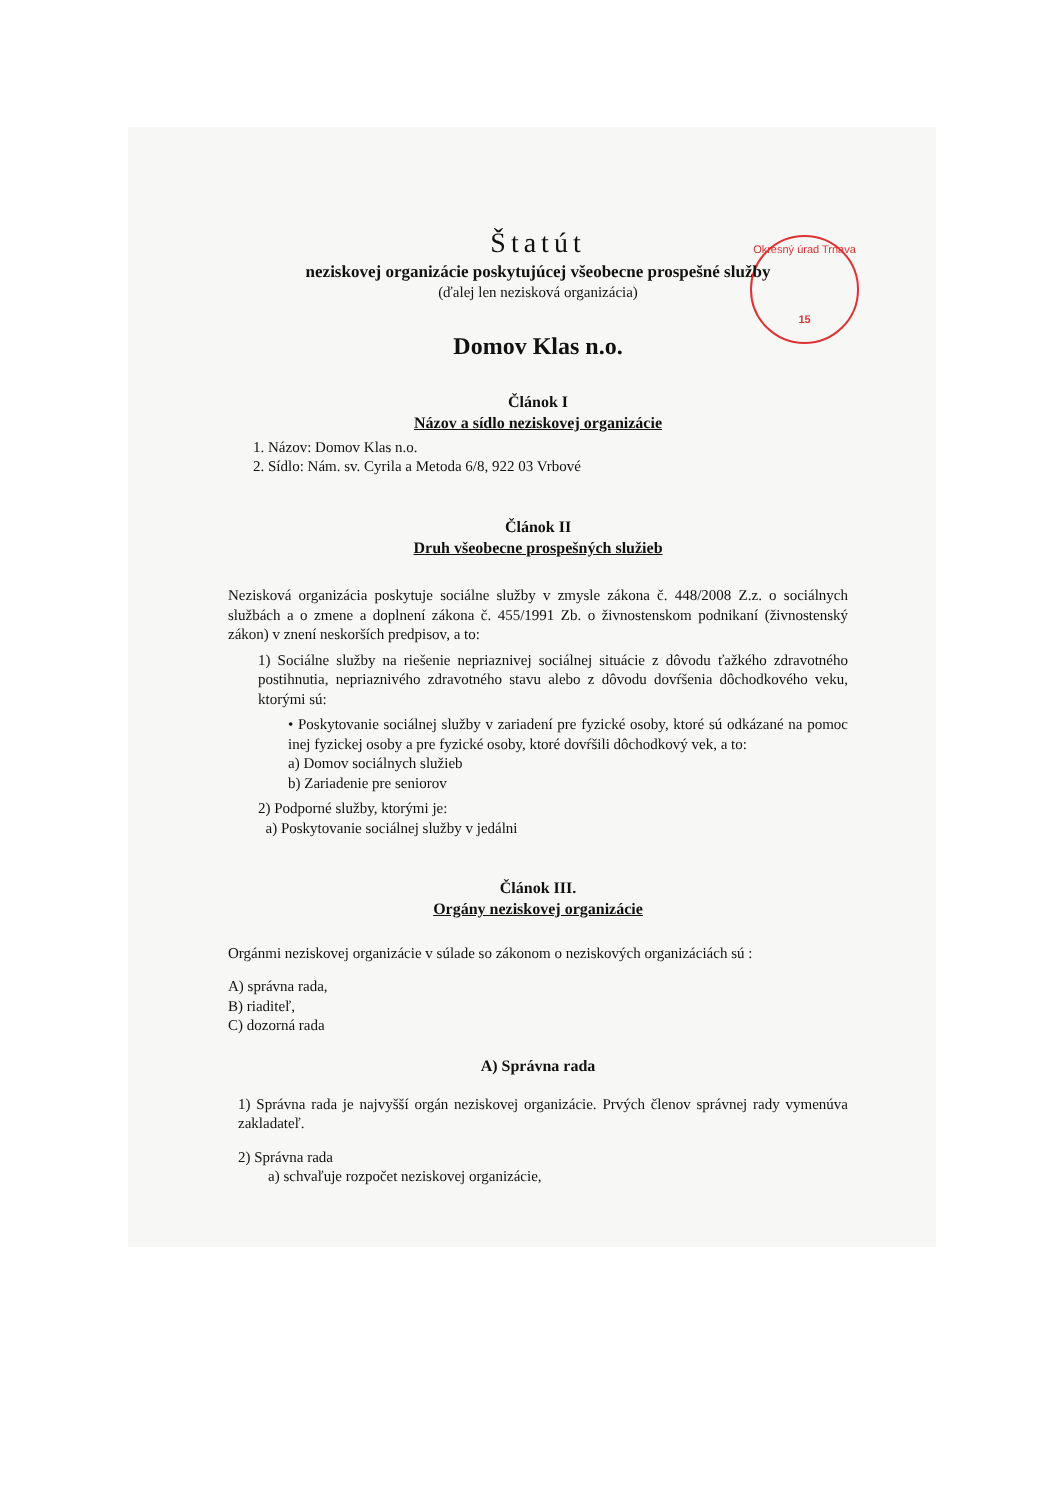Okresný úrad Trnava
15
Štatút
neziskovej organizácie poskytujúcej všeobecne prospešné služby
(ďalej len nezisková organizácia)
Domov Klas n.o.
Článok I
Názov a sídlo neziskovej organizácie
1. Názov: Domov Klas n.o.
2. Sídlo: Nám. sv. Cyrila a Metoda 6/8, 922 03 Vrbové
Článok II
Druh všeobecne prospešných služieb
Nezisková organizácia poskytuje sociálne služby v zmysle zákona č. 448/2008 Z.z. o sociálnych službách a o zmene a doplnení zákona č. 455/1991 Zb. o živnostenskom podnikaní (živnostenský zákon) v znení neskorších predpisov, a to:
1) Sociálne služby na riešenie nepriaznivej sociálnej situácie z dôvodu ťažkého zdravotného postihnutia, nepriaznivého zdravotného stavu alebo z dôvodu dovŕšenia dôchodkového veku, ktorými sú:
• Poskytovanie sociálnej služby v zariadení pre fyzické osoby, ktoré sú odkázané na pomoc inej fyzickej osoby a pre fyzické osoby, ktoré dovŕšili dôchodkový vek, a to:
a) Domov sociálnych služieb
b) Zariadenie pre seniorov
2) Podporné služby, ktorými je:
a) Poskytovanie sociálnej služby v jedálni
Článok III.
Orgány neziskovej organizácie
Orgánmi neziskovej organizácie v súlade so zákonom o neziskových organizáciách sú :
A) správna rada,
B) riaditeľ,
C) dozorná rada
A) Správna rada
1) Správna rada je najvyšší orgán neziskovej organizácie. Prvých členov správnej rady vymenúva zakladateľ.
2) Správna rada
a) schvaľuje rozpočet neziskovej organizácie,